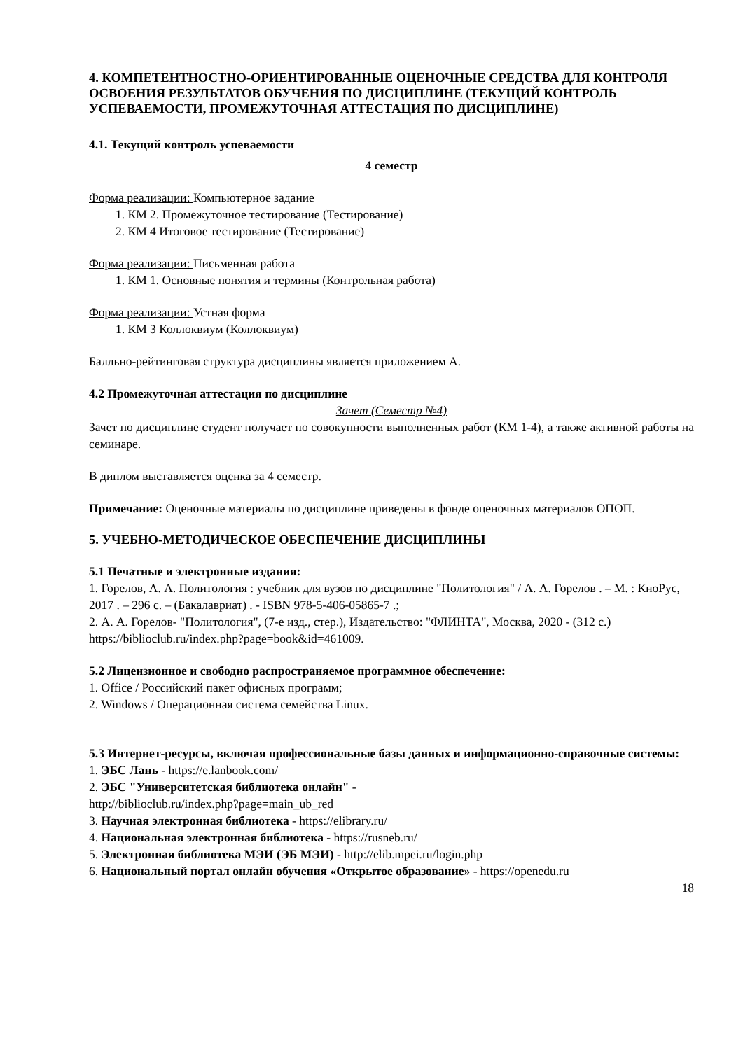4. КОМПЕТЕНТНОСТНО-ОРИЕНТИРОВАННЫЕ ОЦЕНОЧНЫЕ СРЕДСТВА ДЛЯ КОНТРОЛЯ ОСВОЕНИЯ РЕЗУЛЬТАТОВ ОБУЧЕНИЯ ПО ДИСЦИПЛИНЕ (ТЕКУЩИЙ КОНТРОЛЬ УСПЕВАЕМОСТИ, ПРОМЕЖУТОЧНАЯ АТТЕСТАЦИЯ ПО ДИСЦИПЛИНЕ)
4.1. Текущий контроль успеваемости
4 семестр
Форма реализации: Компьютерное задание
1. КМ 2. Промежуточное тестирование (Тестирование)
2. КМ 4 Итоговое тестирование (Тестирование)
Форма реализации: Письменная работа
1. КМ 1. Основные понятия и термины (Контрольная работа)
Форма реализации: Устная форма
1. КМ 3 Коллоквиум (Коллоквиум)
Балльно-рейтинговая структура дисциплины является приложением А.
4.2 Промежуточная аттестация по дисциплине
Зачет (Семестр №4)
Зачет по дисциплине студент получает по совокупности выполненных работ (КМ 1-4), а также активной работы на семинаре.
В диплом выставляется оценка за 4 семестр.
Примечание: Оценочные материалы по дисциплине приведены в фонде оценочных материалов ОПОП.
5. УЧЕБНО-МЕТОДИЧЕСКОЕ ОБЕСПЕЧЕНИЕ ДИСЦИПЛИНЫ
5.1 Печатные и электронные издания:
1. Горелов, А. А. Политология : учебник для вузов по дисциплине "Политология" / А. А. Горелов . – М. : КноРус, 2017 . – 296 с. – (Бакалавриат) . - ISBN 978-5-406-05865-7 .;
2. А. А. Горелов- "Политология", (7-е изд., стер.), Издательство: "ФЛИНТА", Москва, 2020 - (312 с.)
https://biblioclub.ru/index.php?page=book&id=461009.
5.2 Лицензионное и свободно распространяемое программное обеспечение:
1. Office / Российский пакет офисных программ;
2. Windows / Операционная система семейства Linux.
5.3 Интернет-ресурсы, включая профессиональные базы данных и информационно-справочные системы:
1. ЭБС Лань - https://e.lanbook.com/
2. ЭБС "Университетская библиотека онлайн" -
http://biblioclub.ru/index.php?page=main_ub_red
3. Научная электронная библиотека - https://elibrary.ru/
4. Национальная электронная библиотека - https://rusneb.ru/
5. Электронная библиотека МЭИ (ЭБ МЭИ) - http://elib.mpei.ru/login.php
6. Национальный портал онлайн обучения «Открытое образование» - https://openedu.ru
18